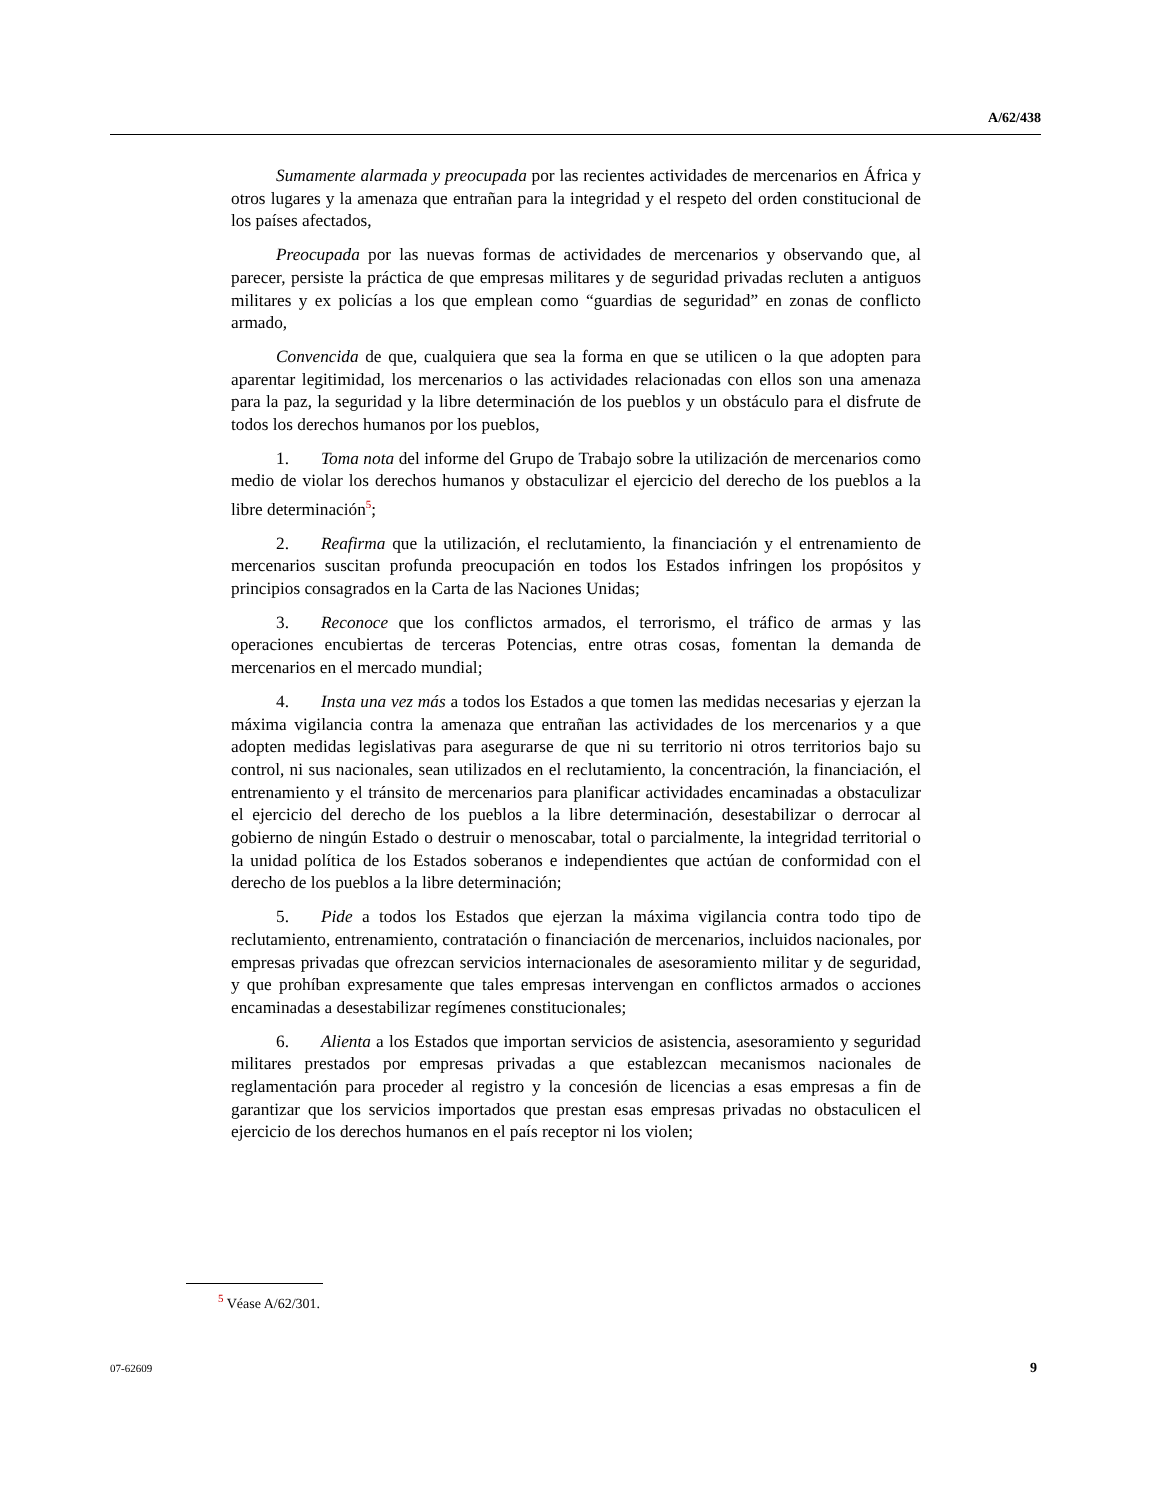A/62/438
Sumamente alarmada y preocupada por las recientes actividades de mercenarios en África y otros lugares y la amenaza que entrañan para la integridad y el respeto del orden constitucional de los países afectados,
Preocupada por las nuevas formas de actividades de mercenarios y observando que, al parecer, persiste la práctica de que empresas militares y de seguridad privadas recluten a antiguos militares y ex policías a los que emplean como “guardias de seguridad” en zonas de conflicto armado,
Convencida de que, cualquiera que sea la forma en que se utilicen o la que adopten para aparentar legitimidad, los mercenarios o las actividades relacionadas con ellos son una amenaza para la paz, la seguridad y la libre determinación de los pueblos y un obstáculo para el disfrute de todos los derechos humanos por los pueblos,
1. Toma nota del informe del Grupo de Trabajo sobre la utilización de mercenarios como medio de violar los derechos humanos y obstaculizar el ejercicio del derecho de los pueblos a la libre determinación<sup>5</sup>;
2. Reafirma que la utilización, el reclutamiento, la financiación y el entrenamiento de mercenarios suscitan profunda preocupación en todos los Estados infringen los propósitos y principios consagrados en la Carta de las Naciones Unidas;
3. Reconoce que los conflictos armados, el terrorismo, el tráfico de armas y las operaciones encubiertas de terceras Potencias, entre otras cosas, fomentan la demanda de mercenarios en el mercado mundial;
4. Insta una vez más a todos los Estados a que tomen las medidas necesarias y ejerzan la máxima vigilancia contra la amenaza que entrañan las actividades de los mercenarios y a que adopten medidas legislativas para asegurarse de que ni su territorio ni otros territorios bajo su control, ni sus nacionales, sean utilizados en el reclutamiento, la concentración, la financiación, el entrenamiento y el tránsito de mercenarios para planificar actividades encaminadas a obstaculizar el ejercicio del derecho de los pueblos a la libre determinación, desestabilizar o derrocar al gobierno de ningún Estado o destruir o menoscabar, total o parcialmente, la integridad territorial o la unidad política de los Estados soberanos e independientes que actúan de conformidad con el derecho de los pueblos a la libre determinación;
5. Pide a todos los Estados que ejerzan la máxima vigilancia contra todo tipo de reclutamiento, entrenamiento, contratación o financiación de mercenarios, incluidos nacionales, por empresas privadas que ofrezcan servicios internacionales de asesoramiento militar y de seguridad, y que prohíban expresamente que tales empresas intervengan en conflictos armados o acciones encaminadas a desestabilizar regímenes constitucionales;
6. Alienta a los Estados que importan servicios de asistencia, asesoramiento y seguridad militares prestados por empresas privadas a que establezcan mecanismos nacionales de reglamentación para proceder al registro y la concesión de licencias a esas empresas a fin de garantizar que los servicios importados que prestan esas empresas privadas no obstaculicen el ejercicio de los derechos humanos en el país receptor ni los violen;
<sup>5</sup> Véase A/62/301.
07-62609 9